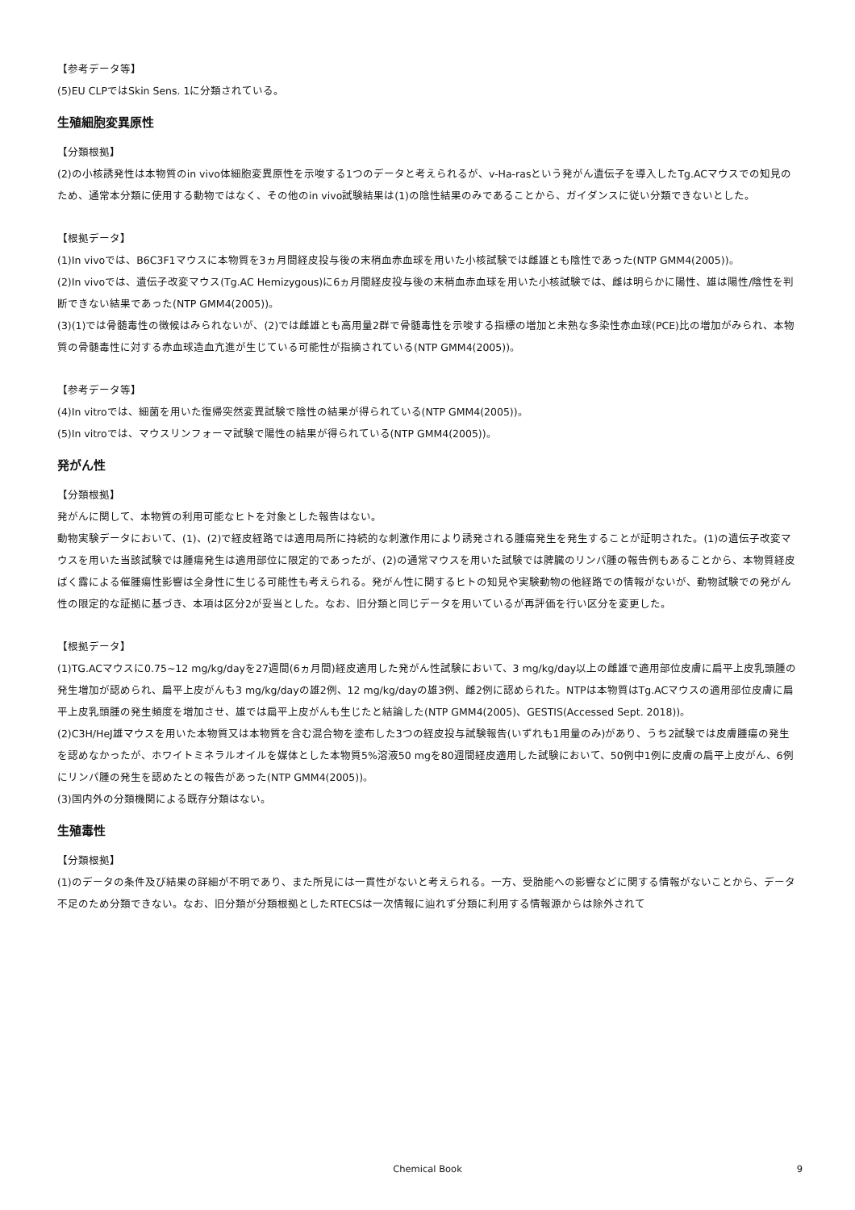【参考データ等】
(5)EU CLPではSkin Sens. 1に分類されている。
生殖細胞変異原性
【分類根拠】
(2)の小核誘発性は本物質のin vivo体細胞変異原性を示唆する1つのデータと考えられるが、v-Ha-rasという発がん遺伝子を導入したTg.ACマウスでの知見のため、通常本分類に使用する動物ではなく、その他のin vivo試験結果は(1)の陰性結果のみであることから、ガイダンスに従い分類できないとした。
【根拠データ】
(1)In vivoでは、B6C3F1マウスに本物質を3ヵ月間経皮投与後の末梢血赤血球を用いた小核試験では雌雄とも陰性であった(NTP GMM4(2005))。
(2)In vivoでは、遺伝子改変マウス(Tg.AC Hemizygous)に6ヵ月間経皮投与後の末梢血赤血球を用いた小核試験では、雌は明らかに陽性、雄は陽性/陰性を判断できない結果であった(NTP GMM4(2005))。
(3)(1)では骨髄毒性の徴候はみられないが、(2)では雌雄とも高用量2群で骨髄毒性を示唆する指標の増加と未熟な多染性赤血球(PCE)比の増加がみられ、本物質の骨髄毒性に対する赤血球造血亢進が生じている可能性が指摘されている(NTP GMM4(2005))。
【参考データ等】
(4)In vitroでは、細菌を用いた復帰突然変異試験で陰性の結果が得られている(NTP GMM4(2005))。
(5)In vitroでは、マウスリンフォーマ試験で陽性の結果が得られている(NTP GMM4(2005))。
発がん性
【分類根拠】
発がんに関して、本物質の利用可能なヒトを対象とした報告はない。
動物実験データにおいて、(1)、(2)で経皮経路では適用局所に持続的な刺激作用により誘発される腫瘍発生を発生することが証明された。(1)の遺伝子改変マウスを用いた当該試験では腫瘍発生は適用部位に限定的であったが、(2)の通常マウスを用いた試験では脾臓のリンパ腫の報告例もあることから、本物質経皮ばく露による催腫瘍性影響は全身性に生じる可能性も考えられる。発がん性に関するヒトの知見や実験動物の他経路での情報がないが、動物試験での発がん性の限定的な証拠に基づき、本項は区分2が妥当とした。なお、旧分類と同じデータを用いているが再評価を行い区分を変更した。
【根拠データ】
(1)TG.ACマウスに0.75~12 mg/kg/dayを27週間(6ヵ月間)経皮適用した発がん性試験において、3 mg/kg/day以上の雌雄で適用部位皮膚に扁平上皮乳頭腫の発生増加が認められ、扁平上皮がんも3 mg/kg/dayの雄2例、12 mg/kg/dayの雄3例、雌2例に認められた。NTPは本物質はTg.ACマウスの適用部位皮膚に扁平上皮乳頭腫の発生頻度を増加させ、雄では扁平上皮がんも生じたと結論した(NTP GMM4(2005)、GESTIS(Accessed Sept. 2018))。
(2)C3H/HeJ雄マウスを用いた本物質又は本物質を含む混合物を塗布した3つの経皮投与試験報告(いずれも1用量のみ)があり、うち2試験では皮膚腫瘍の発生を認めなかったが、ホワイトミネラルオイルを媒体とした本物質5%溶液50 mgを80週間経皮適用した試験において、50例中1例に皮膚の扁平上皮がん、6例にリンパ腫の発生を認めたとの報告があった(NTP GMM4(2005))。
(3)国内外の分類機関による既存分類はない。
生殖毒性
【分類根拠】
(1)のデータの条件及び結果の詳細が不明であり、また所見には一貫性がないと考えられる。一方、受胎能への影響などに関する情報がないことから、データ不足のため分類できない。なお、旧分類が分類根拠としたRTECSは一次情報に辿れず分類に利用する情報源からは除外されて
Chemical Book
9